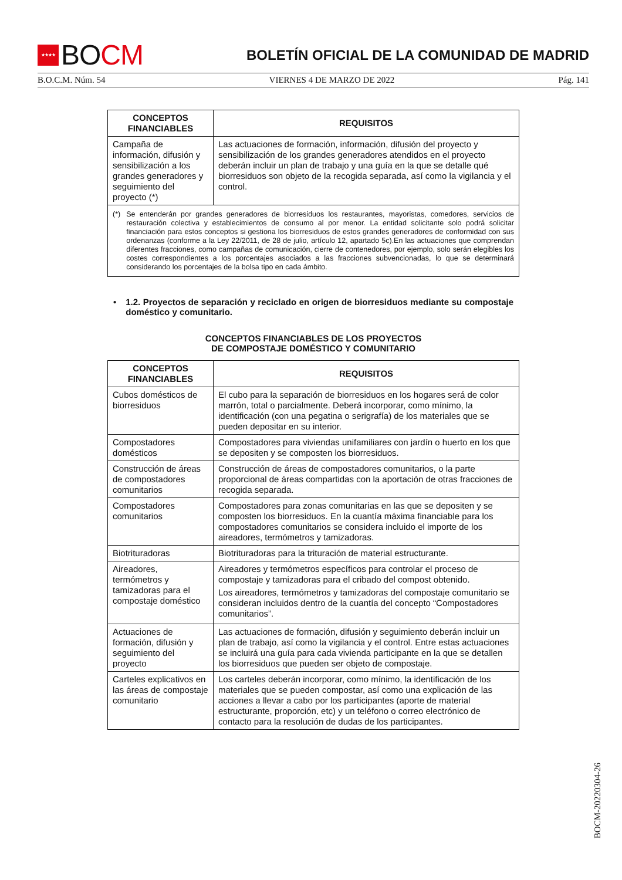★★★★
BO CM
BOLETÍN OFICIAL DE LA COMUNIDAD DE MADRID
B.O.C.M. Núm. 54 VIERNES 4 DE MARZO DE 2022 Pág. 141
| CONCEPTOS FINANCIABLES | REQUISITOS |
| --- | --- |
| Campaña de información, difusión y sensibilización a los grandes generadores y seguimiento del proyecto (*) | Las actuaciones de formación, información, difusión del proyecto y sensibilización de los grandes generadores atendidos en el proyecto deberán incluir un plan de trabajo y una guía en la que se detalle qué biorresiduos son objeto de la recogida separada, así como la vigilancia y el control. |
| (*) Se entenderán por grandes generadores de biorresiduos los restaurantes, mayoristas, comedores, servicios de restauración colectiva y establecimientos de consumo al por menor. La entidad solicitante solo podrá solicitar financiación para estos conceptos si gestiona los biorresiduos de estos grandes generadores de conformidad con sus ordenanzas (conforme a la Ley 22/2011, de 28 de julio, artículo 12, apartado 5c).En las actuaciones que comprendan diferentes fracciones, como campañas de comunicación, cierre de contenedores, por ejemplo, solo serán elegibles los costes correspondientes a los porcentajes asociados a las fracciones subvencionadas, lo que se determinará considerando los porcentajes de la bolsa tipo en cada ámbito. | |
• 1.2. Proyectos de separación y reciclado en origen de biorresiduos mediante su compostaje doméstico y comunitario.
CONCEPTOS FINANCIABLES DE LOS PROYECTOS
DE COMPOSTAJE DOMÉSTICO Y COMUNITARIO
| CONCEPTOS FINANCIABLES | REQUISITOS |
| --- | --- |
| Cubos domésticos de biorresiduos | El cubo para la separación de biorresiduos en los hogares será de color marrón, total o parcialmente. Deberá incorporar, como mínimo, la identificación (con una pegatina o serigrafía) de los materiales que se pueden depositar en su interior. |
| Compostadores domésticos | Compostadores para viviendas unifamiliares con jardín o huerto en los que se depositen y se composten los biorresiduos. |
| Construcción de áreas de compostadores comunitarios | Construcción de áreas de compostadores comunitarios, o la parte proporcional de áreas compartidas con la aportación de otras fracciones de recogida separada. |
| Compostadores comunitarios | Compostadores para zonas comunitarias en las que se depositen y se composten los biorresiduos. En la cuantía máxima financiable para los compostadores comunitarios se considera incluido el importe de los aireadores, termómetros y tamizadoras. |
| Biotrituradoras | Biotrituradoras para la trituración de material estructurante. |
| Aireadores, termómetros y tamizadoras para el compostaje doméstico | Aireadores y termómetros específicos para controlar el proceso de compostaje y tamizadoras para el cribado del compost obtenido. Los aireadores, termómetros y tamizadoras del compostaje comunitario se consideran incluidos dentro de la cuantía del concepto “Compostadores comunitarios”. |
| Actuaciones de formación, difusión y seguimiento del proyecto | Las actuaciones de formación, difusión y seguimiento deberán incluir un plan de trabajo, así como la vigilancia y el control. Entre estas actuaciones se incluirá una guía para cada vivienda participante en la que se detallen los biorresiduos que pueden ser objeto de compostaje. |
| Carteles explicativos en las áreas de compostaje comunitario | Los carteles deberán incorporar, como mínimo, la identificación de los materiales que se pueden compostar, así como una explicación de las acciones a llevar a cabo por los participantes (aporte de material estructurante, proporción, etc) y un teléfono o correo electrónico de contacto para la resolución de dudas de los participantes. |
BOCM-20220304-26